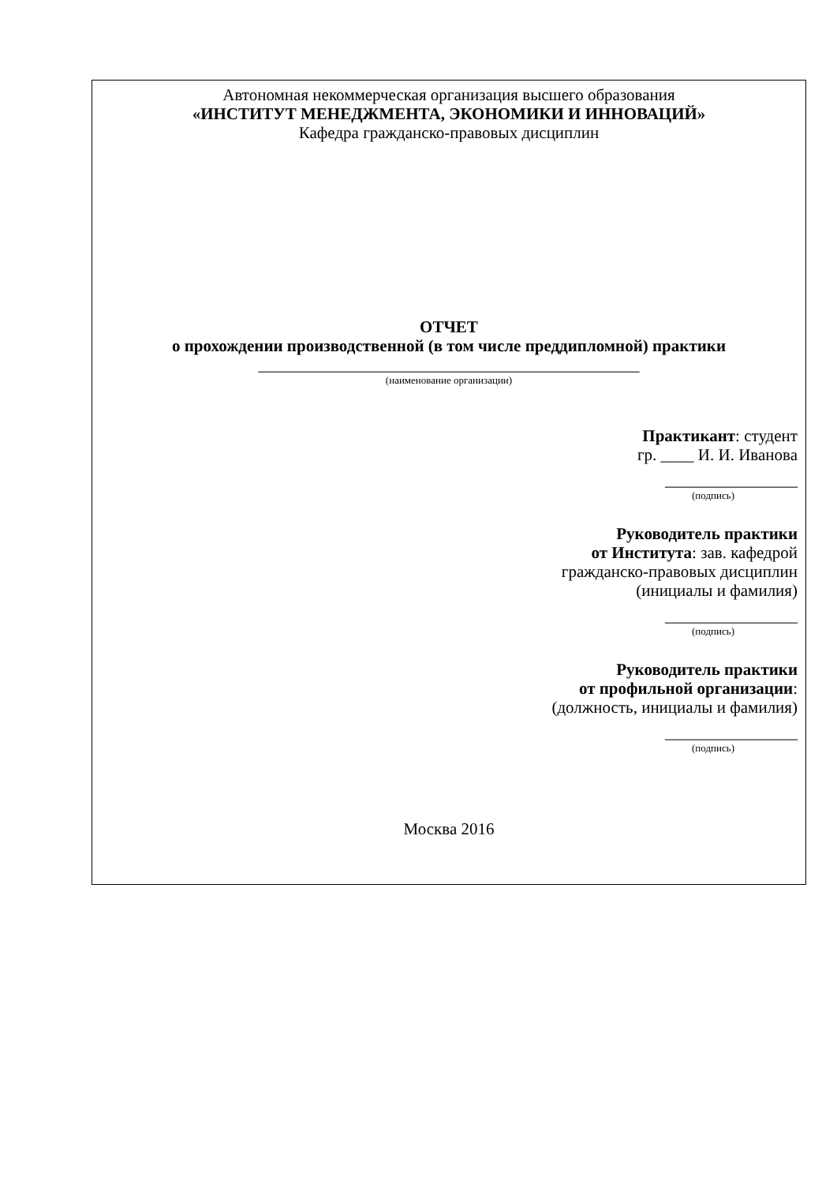Автономная некоммерческая организация высшего образования
«ИНСТИТУТ МЕНЕДЖМЕНТА, ЭКОНОМИКИ И ИННОВАЦИЙ»
Кафедра гражданско-правовых дисциплин
ОТЧЕТ
о прохождении производственной (в том числе преддипломной) практики
______________________________________________
(наименование организации)
Практикант: студент
гр. ____ И. И. Иванова
________________
(подпись)
Руководитель практики
от Института: зав. кафедрой
гражданско-правовых дисциплин
(инициалы и фамилия)
________________
(подпись)
Руководитель практики
от профильной организации:
(должность, инициалы и фамилия)
________________
(подпись)
Москва 2016